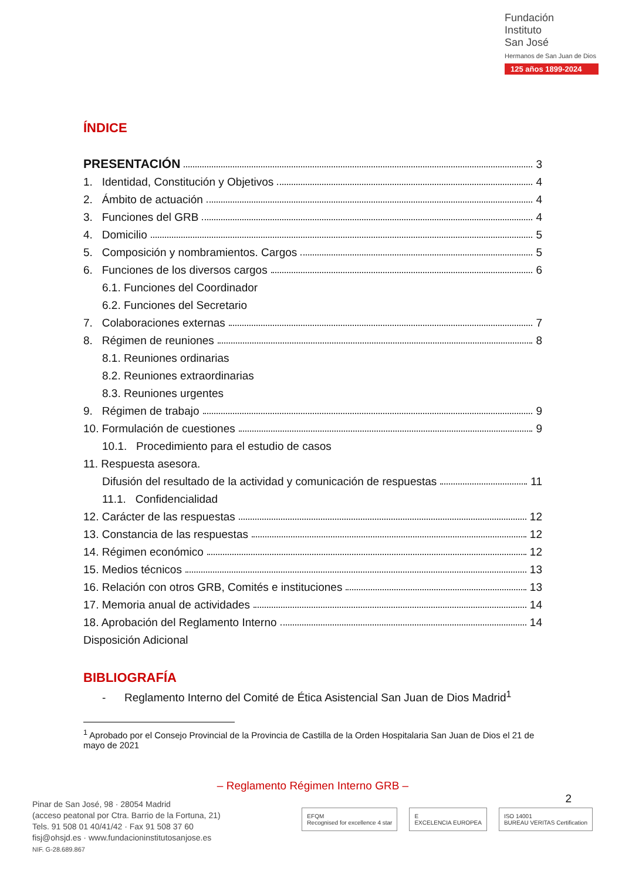Fundación
Instituto
San José
Hermanos de San Juan de Dios
125 años 1899-2024
ÍNDICE
PRESENTACIÓN 3
1. Identidad, Constitución y Objetivos 4
2. Ámbito de actuación 4
3. Funciones del GRB 4
4. Domicilio 5
5. Composición y nombramientos. Cargos 5
6. Funciones de los diversos cargos 6
6.1. Funciones del Coordinador
6.2. Funciones del Secretario
7. Colaboraciones externas 7
8. Régimen de reuniones 8
8.1. Reuniones ordinarias
8.2. Reuniones extraordinarias
8.3. Reuniones urgentes
9. Régimen de trabajo 9
10. Formulación de cuestiones 9
10.1. Procedimiento para el estudio de casos
11. Respuesta asesora.
Difusión del resultado de la actividad y comunicación de respuestas 11
11.1. Confidencialidad
12. Carácter de las respuestas 12
13. Constancia de las respuestas 12
14. Régimen económico 12
15. Medios técnicos 13
16. Relación con otros GRB, Comités e instituciones 13
17. Memoria anual de actividades 14
18. Aprobación del Reglamento Interno 14
Disposición Adicional
BIBLIOGRAFÍA
- Reglamento Interno del Comité de Ética Asistencial San Juan de Dios Madrid<sup>1</sup>
<sup>1</sup> Aprobado por el Consejo Provincial de la Provincia de Castilla de la Orden Hospitalaria San Juan de Dios el 21 de mayo de 2021
– Reglamento Régimen Interno GRB –
2
Pinar de San José, 98 · 28054 Madrid
(acceso peatonal por Ctra. Barrio de la Fortuna, 21)
Tels. 91 508 01 40/41/42 · Fax 91 508 37 60
fisj@ohsjd.es · www.fundacioninstitutosanjose.es
NIF. G-28.689.867
EFQM
Recognised for excellence 4 star
E
EXCELENCIA EUROPEA
ISO 14001
BUREAU VERITAS Certification